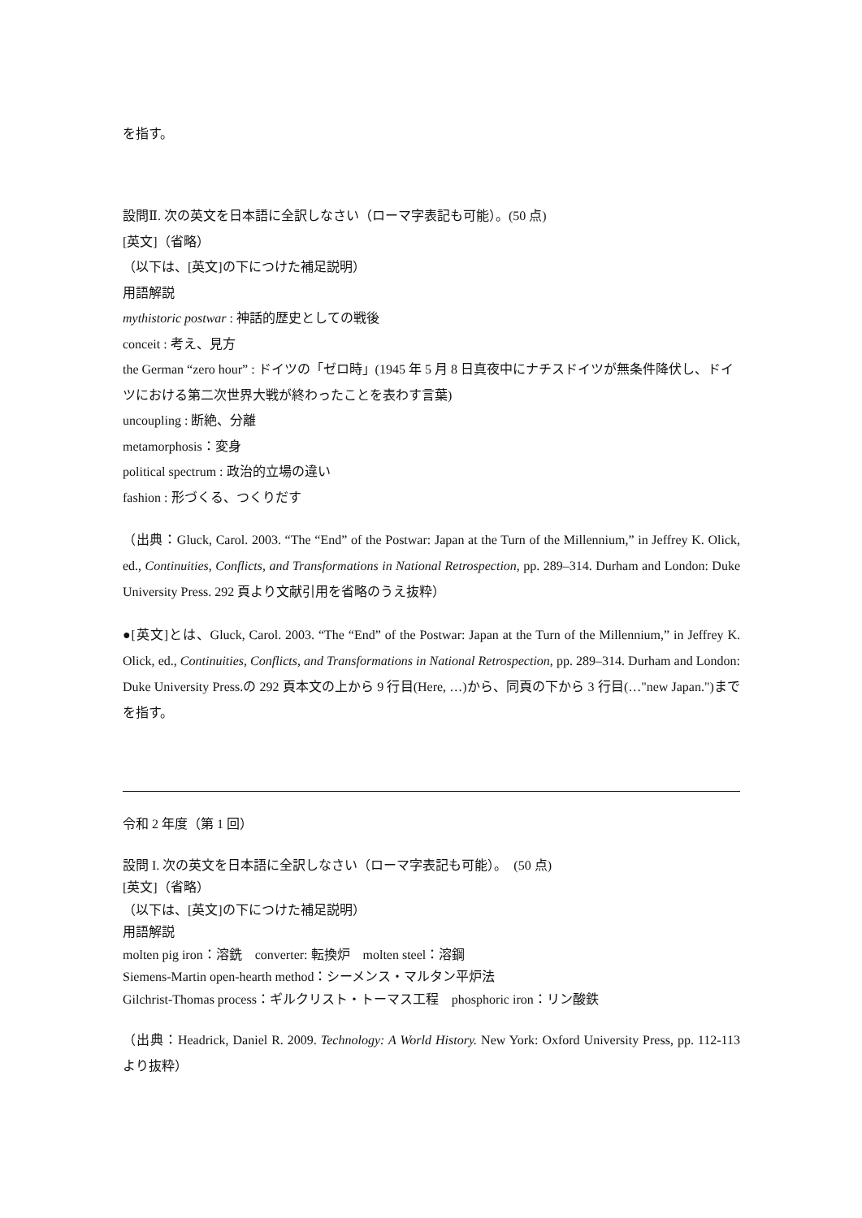を指す。
設問Ⅱ. 次の英文を日本語に全訳しなさい（ローマ字表記も可能）。(50 点)
[英文]（省略）
（以下は、[英文]の下につけた補足説明）
用語解説
mythistoric postwar : 神話的歴史としての戦後
conceit : 考え、見方
the German “zero hour” : ドイツの「ゼロ時」(1945 年 5 月 8 日真夜中にナチスドイツが無条件降伏し、ドイツにおける第二次世界大戦が終わったことを表わす言葉)
uncoupling : 断絶、分離
metamorphosis：変身
political spectrum : 政治的立場の違い
fashion : 形づくる、つくりだす
（出典：Gluck, Carol. 2003. “The “End” of the Postwar: Japan at the Turn of the Millennium,” in Jeffrey K. Olick, ed., Continuities, Conflicts, and Transformations in National Retrospection, pp. 289–314. Durham and London: Duke University Press. 292 頁より文献引用を省略のうえ抜粋）
●[英文]とは、Gluck, Carol. 2003. “The “End” of the Postwar: Japan at the Turn of the Millennium,” in Jeffrey K. Olick, ed., Continuities, Conflicts, and Transformations in National Retrospection, pp. 289–314. Durham and London: Duke University Press.の 292 頁本文の上から 9 行目(Here, …)から、同頁の下から 3 行目(…"new Japan.")までを指す。
令和 2 年度（第 1 回）
設問 I. 次の英文を日本語に全訳しなさい（ローマ字表記も可能）。　(50 点)
[英文]（省略）
（以下は、[英文]の下につけた補足説明）
用語解説
molten pig iron：溶銑　converter: 転換炉　molten steel：溶鋼
Siemens-Martin open-hearth method：シーメンス・マルタン平炉法
Gilchrist-Thomas process：ギルクリスト・トーマス工程　phosphoric iron：リン酸鉄
（出典：Headrick, Daniel R. 2009. Technology: A World History. New York: Oxford University Press, pp. 112-113 より抜粋）